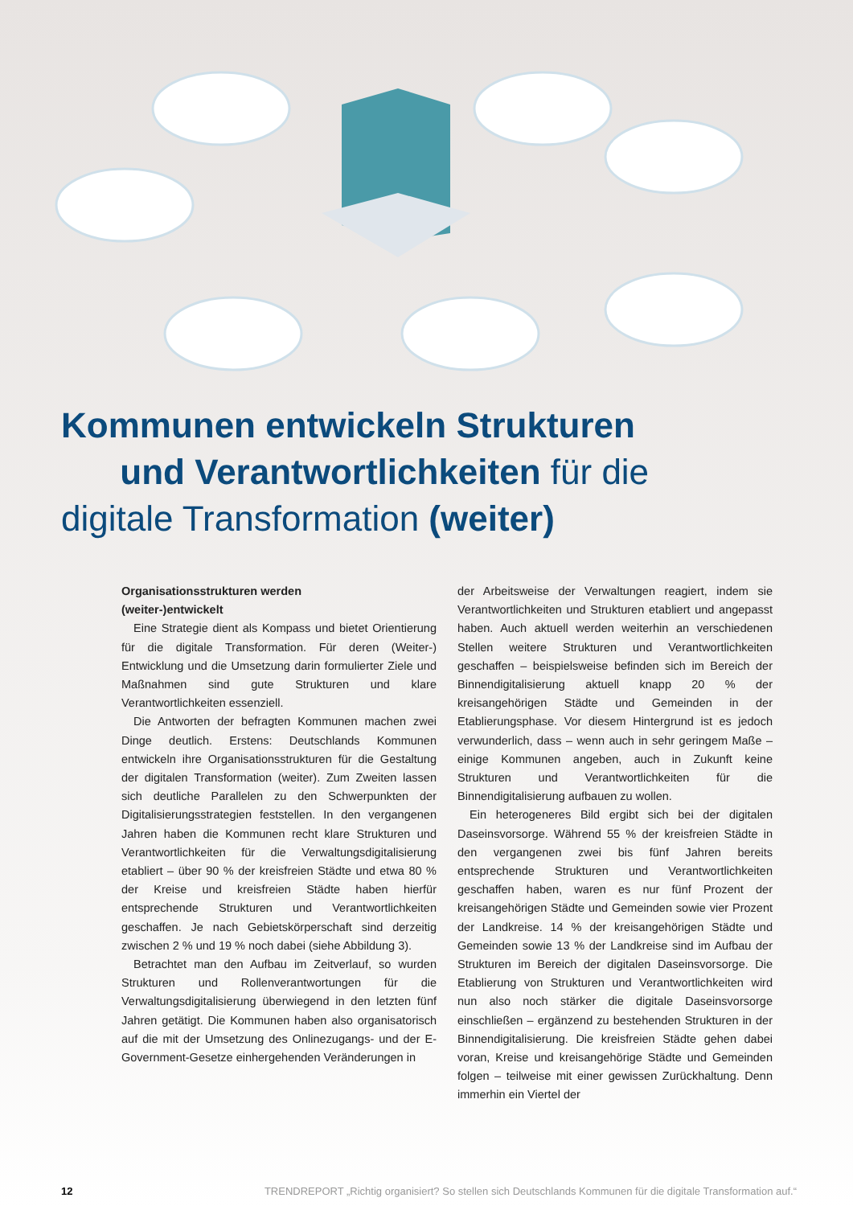Kommunen entwickeln Strukturen
und Verantwortlichkeiten für die
digitale Transformation (weiter)
Organisationsstrukturen werden
(weiter-)entwickelt
Eine Strategie dient als Kompass und bietet Orientierung für die digitale Transformation. Für deren (Weiter-) Entwicklung und die Umsetzung darin formulierter Ziele und Maßnahmen sind gute Strukturen und klare Verantwortlichkeiten essenziell.
Die Antworten der befragten Kommunen machen zwei Dinge deutlich. Erstens: Deutschlands Kommunen entwickeln ihre Organisationsstrukturen für die Gestaltung der digitalen Transformation (weiter). Zum Zweiten lassen sich deutliche Parallelen zu den Schwerpunkten der Digitalisierungsstrategien feststellen. In den vergangenen Jahren haben die Kommunen recht klare Strukturen und Verantwortlichkeiten für die Verwaltungsdigitalisierung etabliert – über 90 % der kreisfreien Städte und etwa 80 % der Kreise und kreisfreien Städte haben hierfür entsprechende Strukturen und Verantwortlichkeiten geschaffen. Je nach Gebietskörperschaft sind derzeitig zwischen 2 % und 19 % noch dabei (siehe Abbildung 3).
Betrachtet man den Aufbau im Zeitverlauf, so wurden Strukturen und Rollenverantwortungen für die Verwaltungsdigitalisierung überwiegend in den letzten fünf Jahren getätigt. Die Kommunen haben also organisatorisch auf die mit der Umsetzung des Onlinezugangs- und der E-Government-Gesetze einhergehenden Veränderungen in
der Arbeitsweise der Verwaltungen reagiert, indem sie Verantwortlichkeiten und Strukturen etabliert und angepasst haben. Auch aktuell werden weiterhin an verschiedenen Stellen weitere Strukturen und Verantwortlichkeiten geschaffen – beispielsweise befinden sich im Bereich der Binnendigitalisierung aktuell knapp 20 % der kreisangehörigen Städte und Gemeinden in der Etablierungsphase. Vor diesem Hintergrund ist es jedoch verwunderlich, dass – wenn auch in sehr geringem Maße – einige Kommunen angeben, auch in Zukunft keine Strukturen und Verantwortlichkeiten für die Binnendigitalisierung aufbauen zu wollen.
Ein heterogeneres Bild ergibt sich bei der digitalen Daseinsvorsorge. Während 55 % der kreisfreien Städte in den vergangenen zwei bis fünf Jahren bereits entsprechende Strukturen und Verantwortlichkeiten geschaffen haben, waren es nur fünf Prozent der kreisangehörigen Städte und Gemeinden sowie vier Prozent der Landkreise. 14 % der kreisangehörigen Städte und Gemeinden sowie 13 % der Landkreise sind im Aufbau der Strukturen im Bereich der digitalen Daseinsvorsorge. Die Etablierung von Strukturen und Verantwortlichkeiten wird nun also noch stärker die digitale Daseinsvorsorge einschließen – ergänzend zu bestehenden Strukturen in der Binnendigitalisierung. Die kreisfreien Städte gehen dabei voran, Kreise und kreisangehörige Städte und Gemeinden folgen – teilweise mit einer gewissen Zurückhaltung. Denn immerhin ein Viertel der
12 TRENDREPORT „Richtig organisiert? So stellen sich Deutschlands Kommunen für die digitale Transformation auf.“